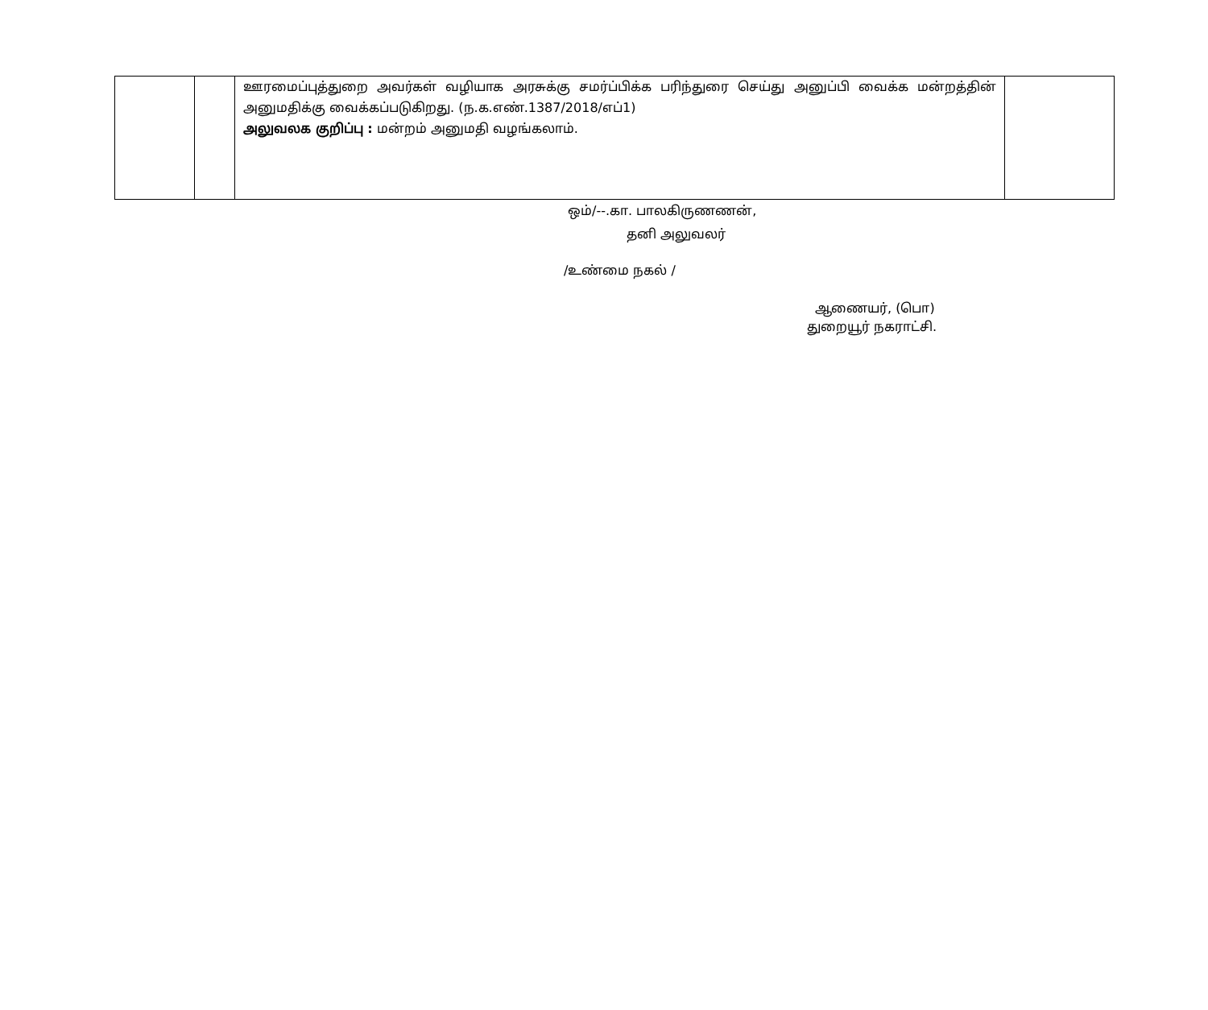| | | ஊரமைப்புத்துறை அவர்கள் வழியாக அரசுக்கு சமர்ப்பிக்க பரிந்துரை செய்து அனுப்பி வைக்க மன்றத்தின் அனுமதிக்கு வைக்கப்படுகிறது. (ந.க.எண்.1387/2018/எப்1) அலுவலக குறிப்பு : மன்றம் அனுமதி வழங்கலாம். | |
ஒம்/--.கா. பாலகிருணணன்,
தனி அலுவலர்
/உண்மை நகல் /
ஆணையர், (பொ)
துறையூர் நகராட்சி.